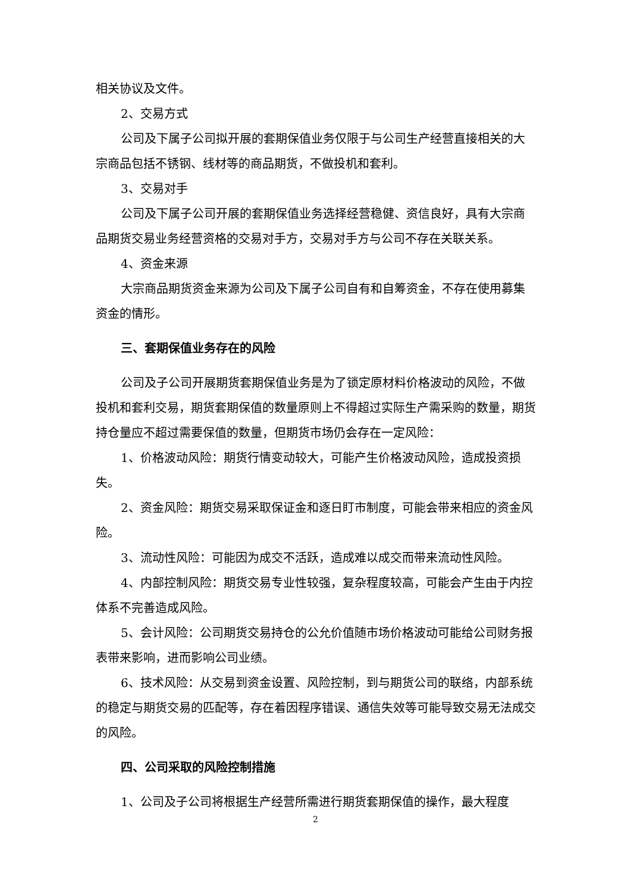相关协议及文件。
2、交易方式
公司及下属子公司拟开展的套期保值业务仅限于与公司生产经营直接相关的大宗商品包括不锈钢、线材等的商品期货，不做投机和套利。
3、交易对手
公司及下属子公司开展的套期保值业务选择经营稳健、资信良好，具有大宗商品期货交易业务经营资格的交易对手方，交易对手方与公司不存在关联关系。
4、资金来源
大宗商品期货资金来源为公司及下属子公司自有和自筹资金，不存在使用募集资金的情形。
三、套期保值业务存在的风险
公司及子公司开展期货套期保值业务是为了锁定原材料价格波动的风险，不做投机和套利交易，期货套期保值的数量原则上不得超过实际生产需采购的数量，期货持仓量应不超过需要保值的数量，但期货市场仍会存在一定风险：
1、价格波动风险：期货行情变动较大，可能产生价格波动风险，造成投资损失。
2、资金风险：期货交易采取保证金和逐日盯市制度，可能会带来相应的资金风险。
3、流动性风险：可能因为成交不活跃，造成难以成交而带来流动性风险。
4、内部控制风险：期货交易专业性较强，复杂程度较高，可能会产生由于内控体系不完善造成风险。
5、会计风险：公司期货交易持仓的公允价值随市场价格波动可能给公司财务报表带来影响，进而影响公司业绩。
6、技术风险：从交易到资金设置、风险控制，到与期货公司的联络，内部系统的稳定与期货交易的匹配等，存在着因程序错误、通信失效等可能导致交易无法成交的风险。
四、公司采取的风险控制措施
1、公司及子公司将根据生产经营所需进行期货套期保值的操作，最大程度
2